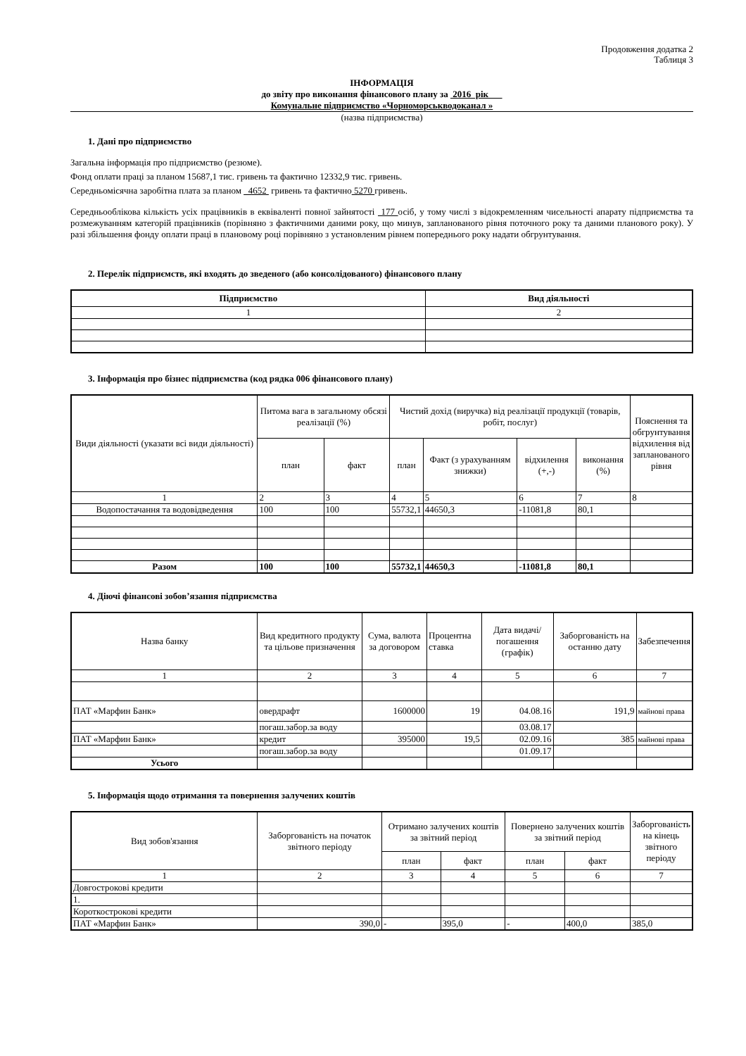Продовження додатка 2
Таблиця 3
ІНФОРМАЦІЯ
до звіту про виконання фінансового плану за 2016 рік
Комунальне підприємство «Чорноморськводоканал »
(назва підприємства)
1. Дані про підприємство
Загальна інформація про підприємство (резюме).
Фонд оплати праці за планом 15687,1 тис. гривень та фактично 12332,9 тис. гривень.
Середньомісячна заробітна плата за планом 4652 гривень та фактично 5270 гривень.
Середньооблікова кількість усіх працівників в еквіваленті повної зайнятості 177 осіб, у тому числі з відокремленням чисельності апарату підприємства та розмежуванням категорій працівників (порівняно з фактичними даними року, що минув, запланованого рівня поточного року та даними планового року). У разі збільшення фонду оплати праці в плановому році порівняно з установленим рівнем попереднього року надати обгрунтування.
2. Перелік підприємств, які входять до зведеного (або консолідованого) фінансового плану
| Підприємство | Вид діяльності |
| --- | --- |
| 1 | 2 |
3. Інформація про бізнес підприємства (код рядка 006 фінансового плану)
| Види діяльності (указати всі види діяльності) | Питома вага в загальному обсязі реалізації (%) | | Чистий дохід (виручка) від реалізації продукції (товарів, робіт, послуг) | | | | Пояснення та обгрунтування відхилення від запланованого рівня |
| --- | --- | --- | --- | --- | --- | --- | --- |
| | план | факт | план | Факт (з урахуванням знижки) | відхилення (+,-) | виконання (%) | |
| 1 | 2 | 3 | 4 | 5 | 6 | 7 | 8 |
| Водопостачання та водовідведення | 100 | 100 | 55732,1 | 44650,3 | -11081,8 | 80,1 | |
| Разом | 100 | 100 | 55732,1 | 44650,3 | -11081,8 | 80,1 | |
4. Діючі фінансові зобов’язання підприємства
| Назва банку | Вид кредитного продукту та цільове призначення | Сума, валюта за договором | Процентна ставка | Дата видачі/погашення (графік) | Заборгованість на останню дату | Забезпечення |
| --- | --- | --- | --- | --- | --- | --- |
| 1 | 2 | 3 | 4 | 5 | 6 | 7 |
| ПАТ «Марфин Банк» | овердрафт | 1600000 | 19 | 04.08.16 | 191,9 | майнові права |
| | погаш.забор.за воду | | | 03.08.17 | | |
| ПАТ «Марфин Банк» | кредит | 395000 | 19,5 | 02.09.16 | 385 | майнові права |
| | погаш.забор.за воду | | | 01.09.17 | | |
| Усього | | | | | | |
5. Інформація щодо отримання та повернення залучених коштів
| Вид зобов'язання | Заборгованість на початок звітного періоду | Отримано залучених коштів за звітний період | | Повернено залучених коштів за звітний період | | Заборгованість на кінець звітного періоду |
| --- | --- | --- | --- | --- | --- | --- |
| | | план | факт | план | факт | |
| 1 | 2 | 3 | 4 | 5 | 6 | 7 |
| Довгострокові кредити | | | | | | |
| 1. | | | | | | |
| Короткострокові кредити | | | | | | |
| ПАТ «Марфин Банк» | 390,0 | - | 395,0 | - | 400,0 | 385,0 |